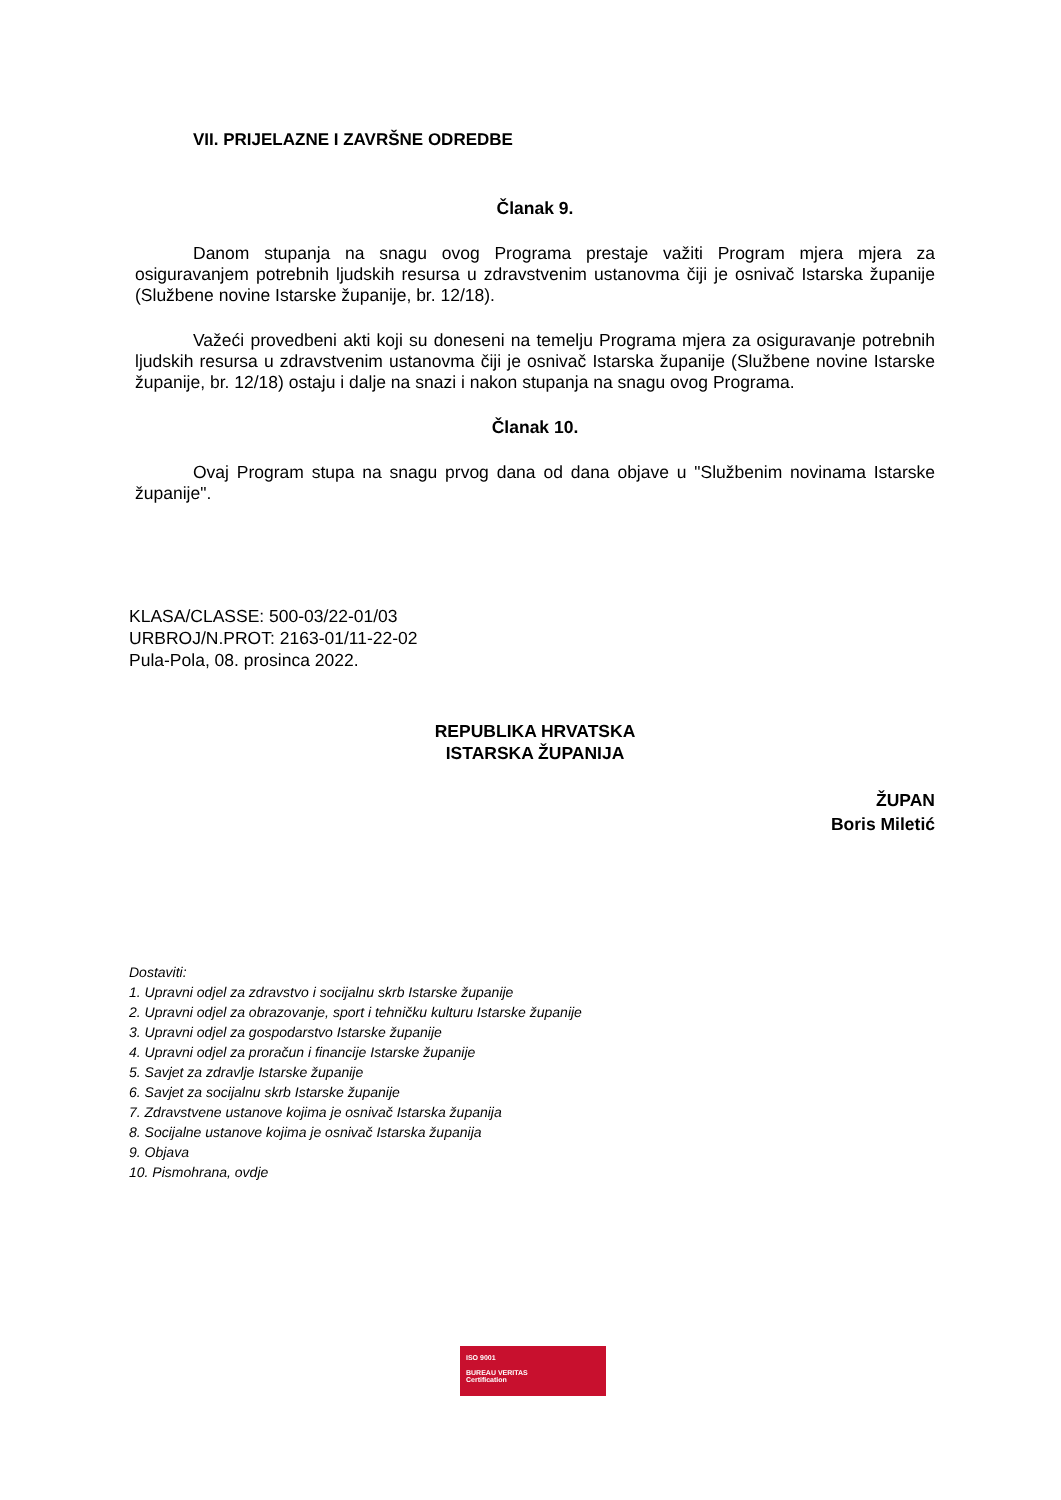VII. PRIJELAZNE I ZAVRŠNE ODREDBE
Članak 9.
Danom stupanja na snagu ovog Programa prestaje važiti Program mjera mjera za osiguravanjem potrebnih ljudskih resursa u zdravstvenim ustanovma čiji je osnivač Istarska županije (Službene novine Istarske županije, br. 12/18).
Važeći provedbeni akti koji su doneseni na temelju Programa mjera za osiguravanje potrebnih ljudskih resursa u zdravstvenim ustanovma čiji je osnivač Istarska županije (Službene novine Istarske županije, br. 12/18) ostaju i dalje na snazi i nakon stupanja na snagu ovog Programa.
Članak 10.
Ovaj Program stupa na snagu prvog dana od dana objave u "Službenim novinama Istarske županije".
KLASA/CLASSE: 500-03/22-01/03
URBROJ/N.PROT: 2163-01/11-22-02
Pula-Pola, 08. prosinca 2022.
REPUBLIKA HRVATSKA
ISTARSKA ŽUPANIJA
ŽUPAN
Boris Miletić
Dostaviti:
1. Upravni odjel za zdravstvo i socijalnu skrb Istarske županije
2. Upravni odjel za obrazovanje, sport i tehničku kulturu Istarske županije
3. Upravni odjel za gospodarstvo Istarske županije
4. Upravni odjel za proračun i financije Istarske županije
5. Savjet za zdravlje Istarske županije
6. Savjet za socijalnu skrb Istarske županije
7. Zdravstvene ustanove kojima je osnivač Istarska županija
8. Socijalne ustanove kojima je osnivač Istarska županija
9. Objava
10. Pismohrana, ovdje
ISO 9001
BUREAU VERITAS
Certification